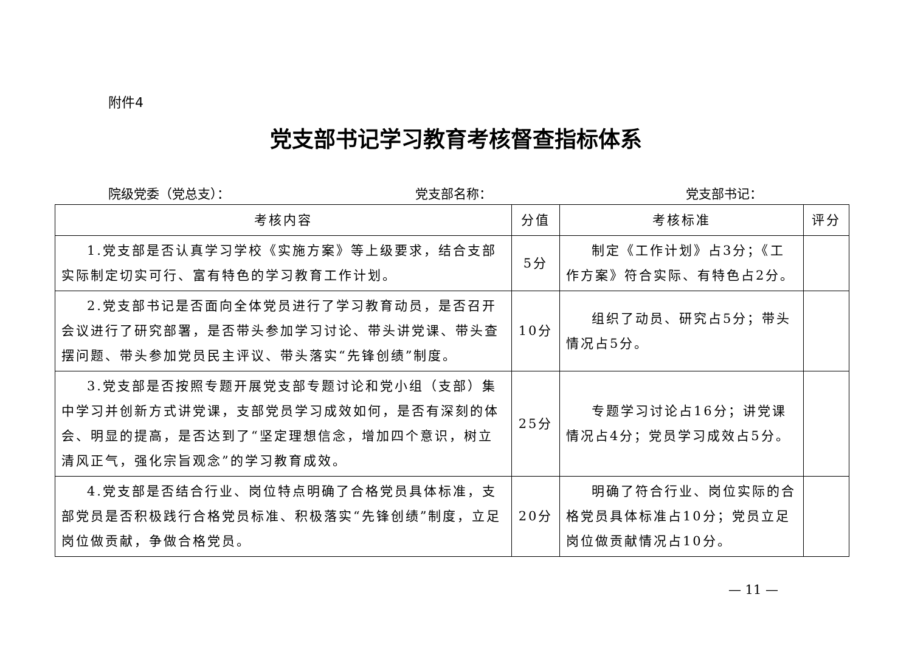附件4
党支部书记学习教育考核督查指标体系
院级党委（党总支）： 党支部名称： 党支部书记：
| 考核内容 | 分值 | 考核标准 | 评分 |
| --- | --- | --- | --- |
| 1.党支部是否认真学习学校《实施方案》等上级要求，结合支部实际制定切实可行、富有特色的学习教育工作计划。 | 5分 | 制定《工作计划》占3分；《工作方案》符合实际、有特色占2分。 | |
| 2.党支部书记是否面向全体党员进行了学习教育动员，是否召开会议进行了研究部署，是否带头参加学习讨论、带头讲党课、带头查摆问题、带头参加党员民主评议、带头落实“先锋创绩”制度。 | 10分 | 组织了动员、研究占5分；带头情况占5分。 | |
| 3.党支部是否按照专题开展党支部专题讨论和党小组（支部）集中学习并创新方式讲党课，支部党员学习成效如何，是否有深刻的体会、明显的提高，是否达到了“坚定理想信念，增加四个意识，树立清风正气，强化宗旨观念”的学习教育成效。 | 25分 | 专题学习讨论占16分；讲党课情况占4分；党员学习成效占5分。 | |
| 4.党支部是否结合行业、岗位特点明确了合格党员具体标准，支部党员是否积极践行合格党员标准、积极落实“先锋创绩”制度，立足岗位做贡献，争做合格党员。 | 20分 | 明确了符合行业、岗位实际的合格党员具体标准占10分；党员立足岗位做贡献情况占10分。 | |
— 11 —